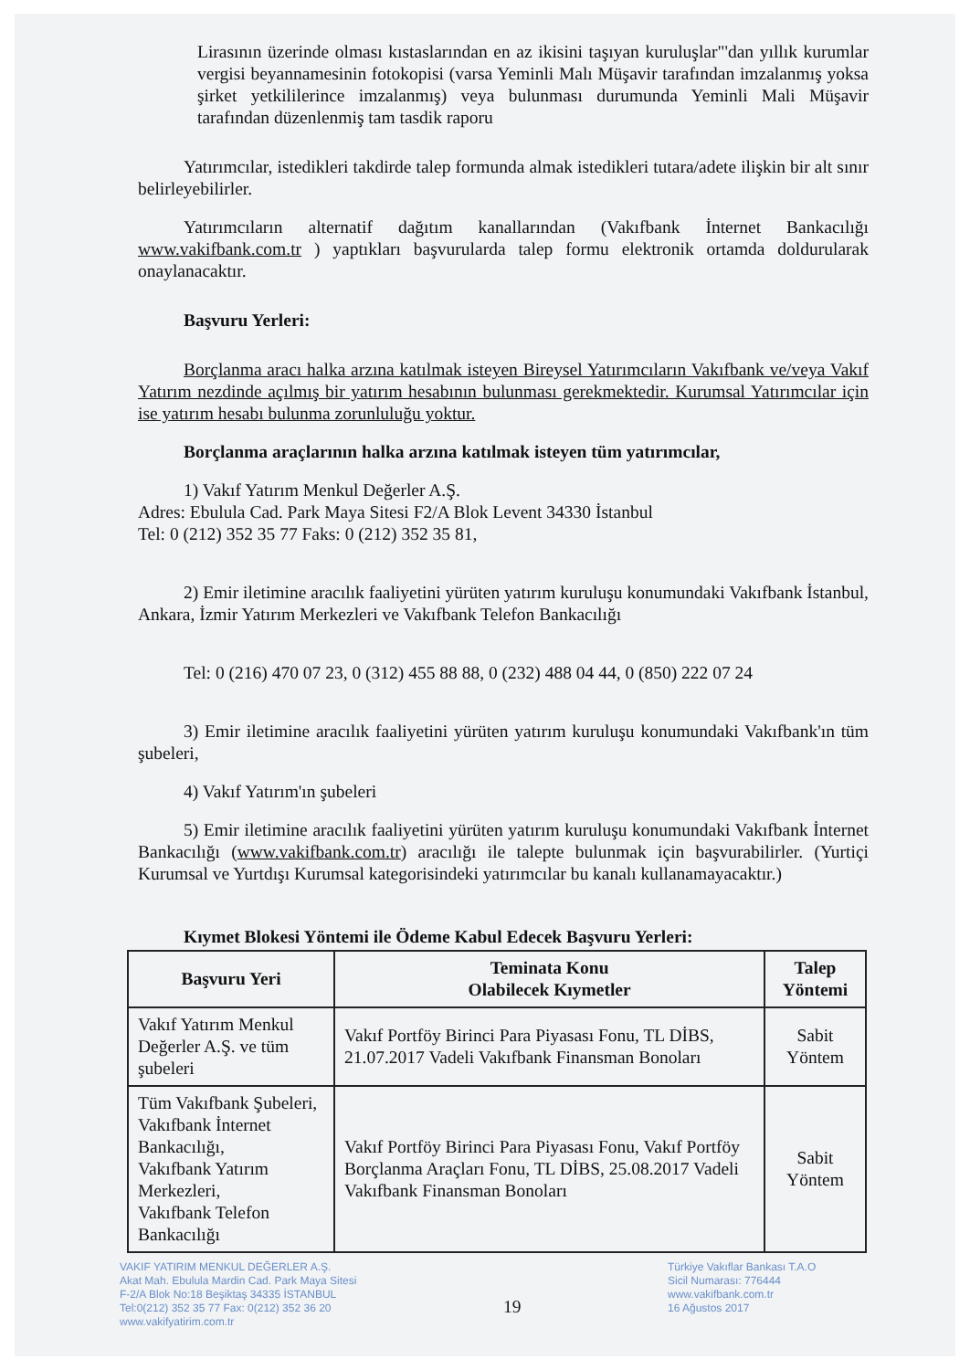Lirasının üzerinde olması kıstaslarından en az ikisini taşıyan kuruluşlar"'dan yıllık kurumlar vergisi beyannamesinin fotokopisi (varsa Yeminli Malı Müşavir tarafından imzalanmış yoksa şirket yetkililerince imzalanmış) veya bulunması durumunda Yeminli Mali Müşavir tarafından düzenlenmiş tam tasdik raporu
Yatırımcılar, istedikleri takdirde talep formunda almak istedikleri tutara/adete ilişkin bir alt sınır belirleyebilirler.
Yatırımcıların alternatif dağıtım kanallarından (Vakıfbank İnternet Bankacılığı www.vakifbank.com.tr ) yaptıkları başvurularda talep formu elektronik ortamda doldurularak onaylanacaktır.
Başvuru Yerleri:
Borçlanma aracı halka arzına katılmak isteyen Bireysel Yatırımcıların Vakıfbank ve/veya Vakıf Yatırım nezdinde açılmış bir yatırım hesabının bulunması gerekmektedir. Kurumsal Yatırımcılar için ise yatırım hesabı bulunma zorunluluğu yoktur.
Borçlanma araçlarının halka arzına katılmak isteyen tüm yatırımcılar,
1) Vakıf Yatırım Menkul Değerler A.Ş.
Adres: Ebulula Cad. Park Maya Sitesi F2/A Blok Levent 34330 İstanbul
Tel: 0 (212) 352 35 77 Faks: 0 (212) 352 35 81,
2) Emir iletimine aracılık faaliyetini yürüten yatırım kuruluşu konumundaki Vakıfbank İstanbul, Ankara, İzmir Yatırım Merkezleri ve Vakıfbank Telefon Bankacılığı
Tel: 0 (216) 470 07 23, 0 (312) 455 88 88, 0 (232) 488 04 44, 0 (850) 222 07 24
3) Emir iletimine aracılık faaliyetini yürüten yatırım kuruluşu konumundaki Vakıfbank'ın tüm şubeleri,
4) Vakıf Yatırım'ın şubeleri
5) Emir iletimine aracılık faaliyetini yürüten yatırım kuruluşu konumundaki Vakıfbank İnternet Bankacılığı (www.vakifbank.com.tr) aracılığı ile talepte bulunmak için başvurabilirler. (Yurtiçi Kurumsal ve Yurtdışı Kurumsal kategorisindeki yatırımcılar bu kanalı kullanamayacaktır.)
Kıymet Blokesi Yöntemi ile Ödeme Kabul Edecek Başvuru Yerleri:
| Başvuru Yeri | Teminata Konu Olabilecek Kıymetler | Talep Yöntemi |
| --- | --- | --- |
| Vakıf Yatırım Menkul Değerler A.Ş. ve tüm şubeleri | Vakıf Portföy Birinci Para Piyasası Fonu, TL DİBS, 21.07.2017 Vadeli Vakıfbank Finansman Bonoları | Sabit Yöntem |
| Tüm Vakıfbank Şubeleri, Vakıfbank İnternet Bankacılığı, Vakıfbank Yatırım Merkezleri, Vakıfbank Telefon Bankacılığı | Vakıf Portföy Birinci Para Piyasası Fonu, Vakıf Portföy Borçlanma Araçları Fonu, TL DİBS, 25.08.2017 Vadeli Vakıfbank Finansman Bonoları | Sabit Yöntem |
VAKIF YATIRIM MENKUL DEĞERLER A.Ş.
Akat Mah. Ebulula Mardin Cad. Park Maya Sitesi
F-2/A Blok No:18 Beşiktaş 34335 İSTANBUL
Tel:0(212) 352 35 77 Fax: 0(212) 352 36 20
www.vakifyatirim.com.tr
19
Türkiye Vakıflar Bankası T.A.O
Sicil Numarası: 776444
www.vakifbank.com.tr
16 Ağustos 2017